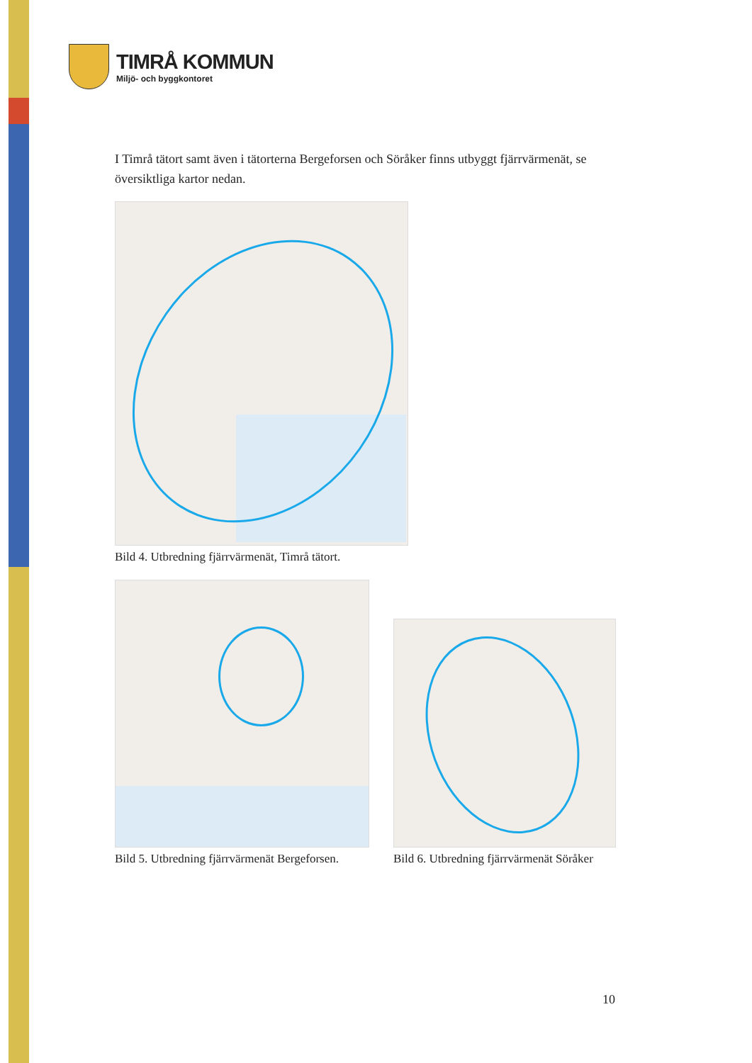TIMRÅ KOMMUN
Miljö- och byggkontoret
I Timrå tätort samt även i tätorterna Bergeforsen och Söråker finns utbyggt fjärrvärmenät, se översiktliga kartor nedan.
Bild 4. Utbredning fjärrvärmenät, Timrå tätort.
Bild 5. Utbredning fjärrvärmenät Bergeforsen.
Bild 6. Utbredning fjärrvärmenät Söråker
10